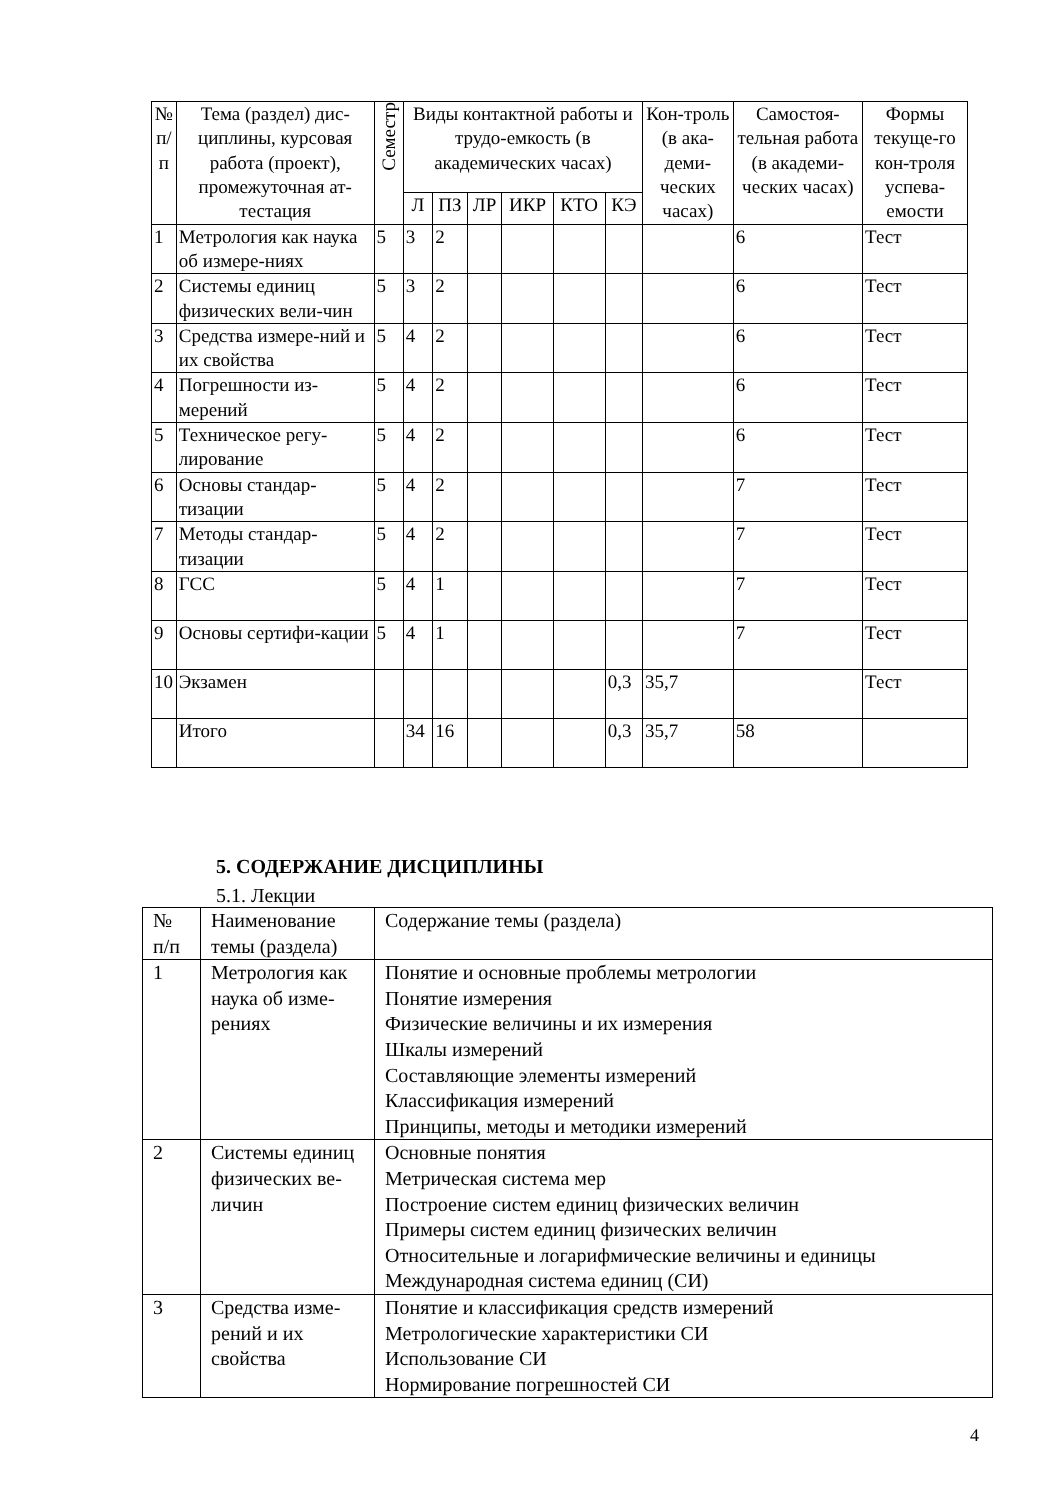| № п/п | Тема (раздел) дис-циплины, курсовая работа (проект), промежуточная ат-тестация | Семестр | Виды контактной работы и трудо-емкость (в академических часах) | | | | | | Кон-троль (в ака-деми-ческих часах) | Самостоя-тельная работа (в академи-ческих часах) | Формы текуще-го кон-троля успева-емости |
| --- | --- | --- | --- | --- | --- | --- | --- | --- | --- | --- | --- |
| | | | Л | ПЗ | ЛР | ИКР | КТО | КЭ | | | |
| 1 | Метрология как наука об измере-ниях | 5 | 3 | 2 | | | | | | 6 | Тест |
| 2 | Системы единиц физических вели-чин | 5 | 3 | 2 | | | | | | 6 | Тест |
| 3 | Средства измере-ний и их свойства | 5 | 4 | 2 | | | | | | 6 | Тест |
| 4 | Погрешности из-мерений | 5 | 4 | 2 | | | | | | 6 | Тест |
| 5 | Техническое регу-лирование | 5 | 4 | 2 | | | | | | 6 | Тест |
| 6 | Основы стандар-тизации | 5 | 4 | 2 | | | | | | 7 | Тест |
| 7 | Методы стандар-тизации | 5 | 4 | 2 | | | | | | 7 | Тест |
| 8 | ГСС | 5 | 4 | 1 | | | | | | 7 | Тест |
| 9 | Основы сертифи-кации | 5 | 4 | 1 | | | | | | 7 | Тест |
| 10 | Экзамен | | | | | | | 0,3 | 35,7 | | Тест |
| | Итого | | 34 | 16 | | | | 0,3 | 35,7 | 58 | |
5. СОДЕРЖАНИЕ ДИСЦИПЛИНЫ
5.1. Лекции
| № п/п | Наименование темы (раздела) | Содержание темы (раздела) |
| 1 | Метрология как наука об изме-рениях | Понятие и основные проблемы метрологии Понятие измерения Физические величины и их измерения Шкалы измерений Составляющие элементы измерений Классификация измерений Принципы, методы и методики измерений |
| 2 | Системы единиц физических ве-личин | Основные понятия Метрическая система мер Построение систем единиц физических величин Примеры систем единиц физических величин Относительные и логарифмические величины и единицы Международная система единиц (СИ) |
| 3 | Средства изме-рений и их свойства | Понятие и классификация средств измерений Метрологические характеристики СИ Использование СИ Нормирование погрешностей СИ |
4